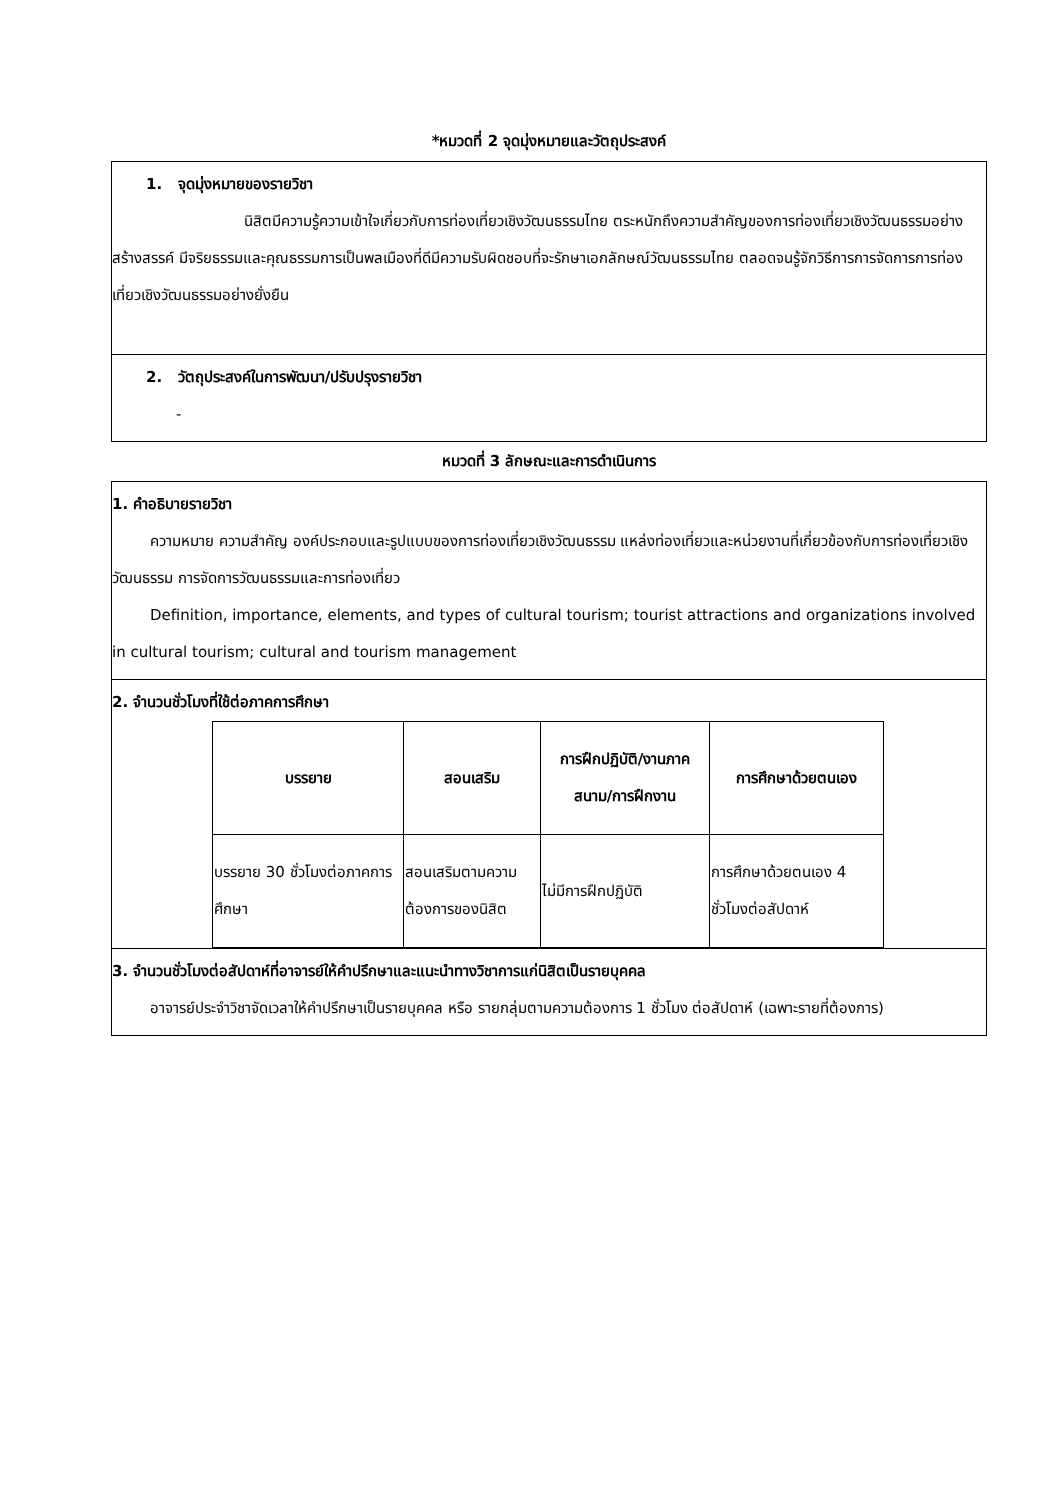*หมวดที่ 2 จุดมุ่งหมายและวัตถุประสงค์
1. จุดมุ่งหมายของรายวิชา
นิสิตมีความรู้ความเข้าใจเกี่ยวกับการท่องเที่ยวเชิงวัฒนธรรมไทย ตระหนักถึงความสำคัญของการท่องเที่ยวเชิงวัฒนธรรมอย่างสร้างสรรค์ มีจริยธรรมและคุณธรรมการเป็นพลเมืองที่ดีมีความรับผิดชอบที่จะรักษาเอกลักษณ์วัฒนธรรมไทย ตลอดจนรู้จักวิธีการการจัดการการท่องเที่ยวเชิงวัฒนธรรมอย่างยั่งยืน
2. วัตถุประสงค์ในการพัฒนา/ปรับปรุงรายวิชา
-
หมวดที่ 3 ลักษณะและการดำเนินการ
1. คำอธิบายรายวิชา
ความหมาย ความสำคัญ องค์ประกอบและรูปแบบของการท่องเที่ยวเชิงวัฒนธรรม แหล่งท่องเที่ยวและหน่วยงานที่เกี่ยวข้องกับการท่องเที่ยวเชิงวัฒนธรรม การจัดการวัฒนธรรมและการท่องเที่ยว
Definition, importance, elements, and types of cultural tourism; tourist attractions and organizations involved in cultural tourism; cultural and tourism management
2. จำนวนชั่วโมงที่ใช้ต่อภาคการศึกษา
| บรรยาย | สอนเสริม | การฝึกปฏิบัติ/งานภาคสนาม/การฝึกงาน | การศึกษาด้วยตนเอง |
| --- | --- | --- | --- |
| บรรยาย 30 ชั่วโมงต่อภาคการศึกษา | สอนเสริมตามความต้องการของนิสิต | ไม่มีการฝึกปฏิบัติ | การศึกษาด้วยตนเอง 4 ชั่วโมงต่อสัปดาห์ |
3. จำนวนชั่วโมงต่อสัปดาห์ที่อาจารย์ให้คำปรึกษาและแนะนำทางวิชาการแก่นิสิตเป็นรายบุคคล
อาจารย์ประจำวิชาจัดเวลาให้คำปรึกษาเป็นรายบุคคล หรือ รายกลุ่มตามความต้องการ 1 ชั่วโมง ต่อสัปดาห์ (เฉพาะรายที่ต้องการ)